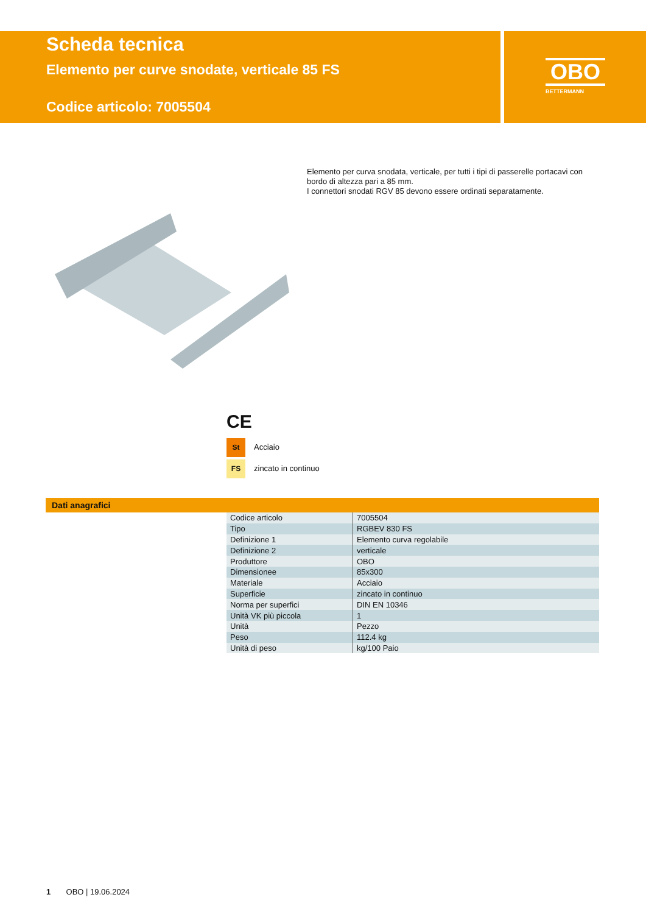Scheda tecnica
Elemento per curve snodate, verticale 85 FS
Codice articolo: 7005504
OBO
BETTERMANN
Elemento per curva snodata, verticale, per tutti i tipi di passerelle portacavi con bordo di altezza pari a 85 mm.
I connettori snodati RGV 85 devono essere ordinati separatamente.
CE
St Acciaio
FS zincato in continuo
Dati anagrafici
| Codice articolo | 7005504 |
| Tipo | RGBEV 830 FS |
| Definizione 1 | Elemento curva regolabile |
| Definizione 2 | verticale |
| Produttore | OBO |
| Dimensionee | 85x300 |
| Materiale | Acciaio |
| Superficie | zincato in continuo |
| Norma per superfici | DIN EN 10346 |
| Unità VK più piccola | 1 |
| Unità | Pezzo |
| Peso | 112.4 kg |
| Unità di peso | kg/100 Paio |
1 OBO | 19.06.2024